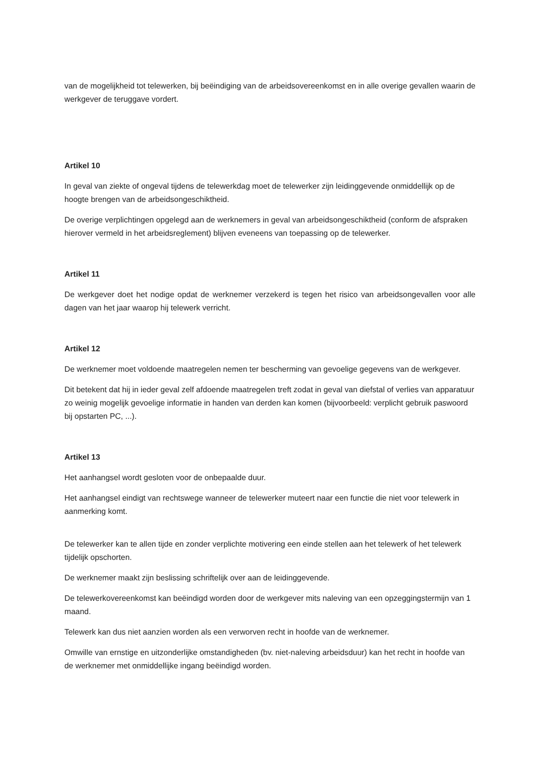van de mogelijkheid tot telewerken, bij beëindiging van de arbeidsovereenkomst en in alle overige gevallen waarin de werkgever de teruggave vordert.
Artikel 10
In geval van ziekte of ongeval tijdens de telewerkdag moet de telewerker zijn leidinggevende onmiddellijk op de hoogte brengen van de arbeidsongeschiktheid.
De overige verplichtingen opgelegd aan de werknemers in geval van arbeidsongeschiktheid (conform de afspraken hierover vermeld in het arbeidsreglement) blijven eveneens van toepassing op de telewerker.
Artikel 11
De werkgever doet het nodige opdat de werknemer verzekerd is tegen het risico van arbeidsongevallen voor alle dagen van het jaar waarop hij telewerk verricht.
Artikel 12
De werknemer moet voldoende maatregelen nemen ter bescherming van gevoelige gegevens van de werkgever.
Dit betekent dat hij in ieder geval zelf afdoende maatregelen treft zodat in geval van diefstal of verlies van apparatuur zo weinig mogelijk gevoelige informatie in handen van derden kan komen (bijvoorbeeld: verplicht gebruik paswoord bij opstarten PC, ...).
Artikel 13
Het aanhangsel wordt gesloten voor de onbepaalde duur.
Het aanhangsel eindigt van rechtswege wanneer de telewerker muteert naar een functie die niet voor telewerk in aanmerking komt.
De telewerker kan te allen tijde en zonder verplichte motivering een einde stellen aan het telewerk of het telewerk tijdelijk opschorten.
De werknemer maakt zijn beslissing schriftelijk over aan de leidinggevende.
De telewerkovereenkomst kan beëindigd worden door de werkgever mits naleving van een opzeggingstermijn van 1 maand.
Telewerk kan dus niet aanzien worden als een verworven recht in hoofde van de werknemer.
Omwille van ernstige en uitzonderlijke omstandigheden (bv. niet-naleving arbeidsduur) kan het recht in hoofde van de werknemer met onmiddellijke ingang beëindigd worden.